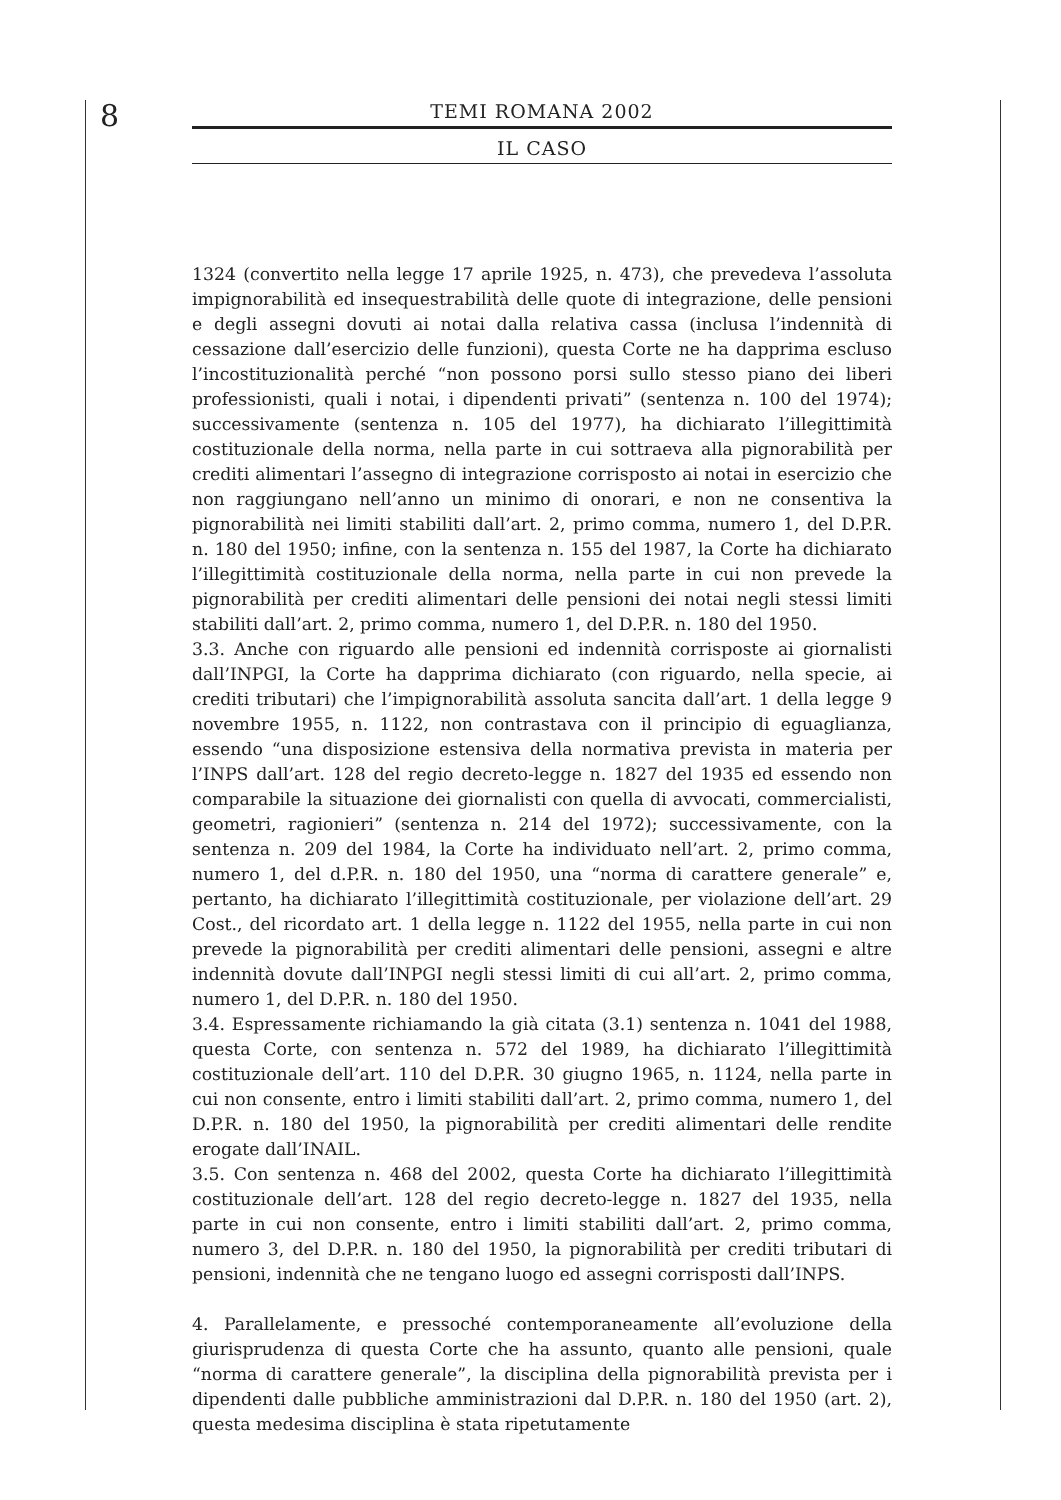8
TEMI ROMANA 2002
IL CASO
1324 (convertito nella legge 17 aprile 1925, n. 473), che prevedeva l’assoluta impignorabilità ed insequestrabilità delle quote di integrazione, delle pensioni e degli assegni dovuti ai notai dalla relativa cassa (inclusa l’indennità di cessazione dall’esercizio delle funzioni), questa Corte ne ha dapprima escluso l’incostituzionalità perché “non possono porsi sullo stesso piano dei liberi professionisti, quali i notai, i dipendenti privati” (sentenza n. 100 del 1974); successivamente (sentenza n. 105 del 1977), ha dichiarato l’illegittimità costituzionale della norma, nella parte in cui sottraeva alla pignorabilità per crediti alimentari l’assegno di integrazione corrisposto ai notai in esercizio che non raggiungano nell’anno un minimo di onorari, e non ne consentiva la pignorabilità nei limiti stabiliti dall’art. 2, primo comma, numero 1, del D.P.R. n. 180 del 1950; infine, con la sentenza n. 155 del 1987, la Corte ha dichiarato l’illegittimità costituzionale della norma, nella parte in cui non prevede la pignorabilità per crediti alimentari delle pensioni dei notai negli stessi limiti stabiliti dall’art. 2, primo comma, numero 1, del D.P.R. n. 180 del 1950.
3.3. Anche con riguardo alle pensioni ed indennità corrisposte ai giornalisti dall’INPGI, la Corte ha dapprima dichiarato (con riguardo, nella specie, ai crediti tributari) che l’impignorabilità assoluta sancita dall’art. 1 della legge 9 novembre 1955, n. 1122, non contrastava con il principio di eguaglianza, essendo “una disposizione estensiva della normativa prevista in materia per l’INPS dall’art. 128 del regio decreto-legge n. 1827 del 1935 ed essendo non comparabile la situazione dei giornalisti con quella di avvocati, commercialisti, geometri, ragionieri” (sentenza n. 214 del 1972); successivamente, con la sentenza n. 209 del 1984, la Corte ha individuato nell’art. 2, primo comma, numero 1, del d.P.R. n. 180 del 1950, una “norma di carattere generale” e, pertanto, ha dichiarato l’illegittimità costituzionale, per violazione dell’art. 29 Cost., del ricordato art. 1 della legge n. 1122 del 1955, nella parte in cui non prevede la pignorabilità per crediti alimentari delle pensioni, assegni e altre indennità dovute dall’INPGI negli stessi limiti di cui all’art. 2, primo comma, numero 1, del D.P.R. n. 180 del 1950.
3.4. Espressamente richiamando la già citata (3.1) sentenza n. 1041 del 1988, questa Corte, con sentenza n. 572 del 1989, ha dichiarato l’illegittimità costituzionale dell’art. 110 del D.P.R. 30 giugno 1965, n. 1124, nella parte in cui non consente, entro i limiti stabiliti dall’art. 2, primo comma, numero 1, del D.P.R. n. 180 del 1950, la pignorabilità per crediti alimentari delle rendite erogate dall’INAIL.
3.5. Con sentenza n. 468 del 2002, questa Corte ha dichiarato l’illegittimità costituzionale dell’art. 128 del regio decreto-legge n. 1827 del 1935, nella parte in cui non consente, entro i limiti stabiliti dall’art. 2, primo comma, numero 3, del D.P.R. n. 180 del 1950, la pignorabilità per crediti tributari di pensioni, indennità che ne tengano luogo ed assegni corrisposti dall’INPS.
4. Parallelamente, e pressoché contemporaneamente all’evoluzione della giurisprudenza di questa Corte che ha assunto, quanto alle pensioni, quale “norma di carattere generale”, la disciplina della pignorabilità prevista per i dipendenti dalle pubbliche amministrazioni dal D.P.R. n. 180 del 1950 (art. 2), questa medesima disciplina è stata ripetutamente